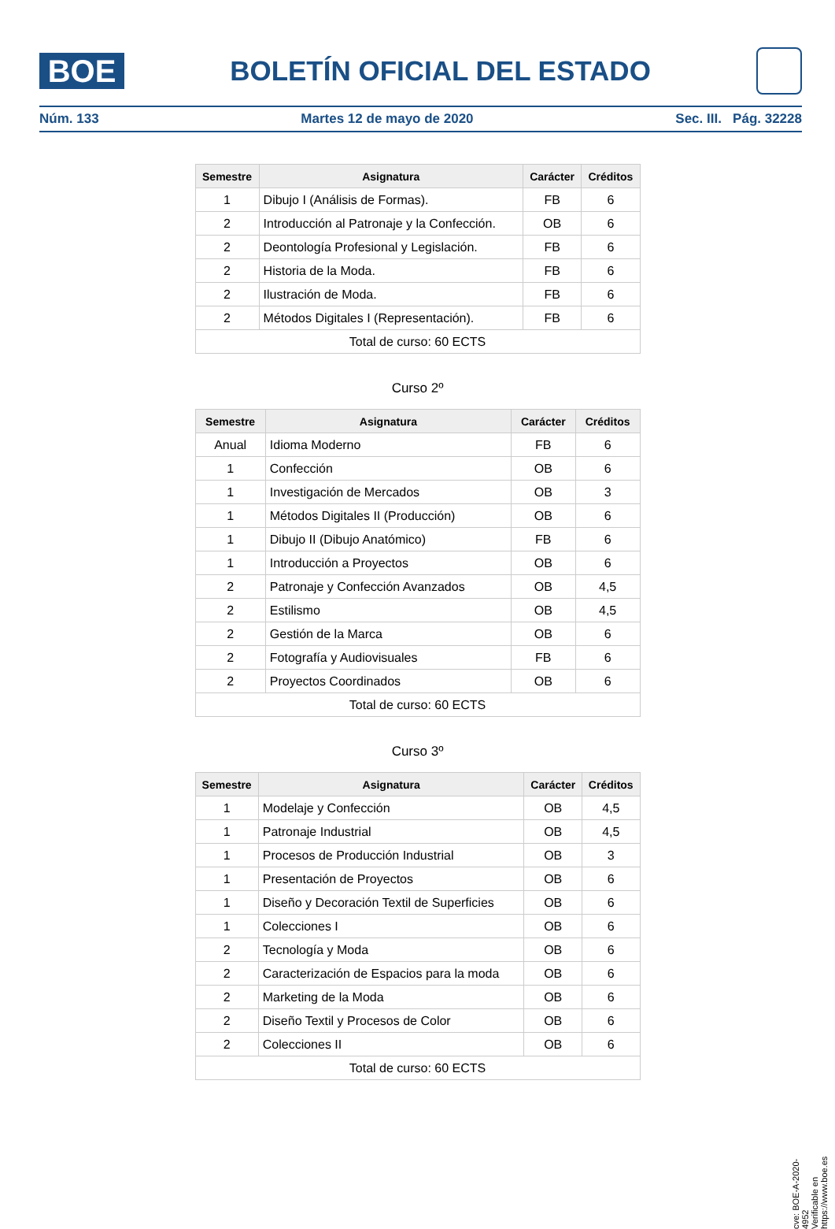BOE
BOLETÍN OFICIAL DEL ESTADO
Núm. 133 Martes 12 de mayo de 2020 Sec. III. Pág. 32228
| Semestre | Asignatura | Carácter | Créditos |
| --- | --- | --- | --- |
| 1 | Dibujo I (Análisis de Formas). | FB | 6 |
| 2 | Introducción al Patronaje y la Confección. | OB | 6 |
| 2 | Deontología Profesional y Legislación. | FB | 6 |
| 2 | Historia de la Moda. | FB | 6 |
| 2 | Ilustración de Moda. | FB | 6 |
| 2 | Métodos Digitales I (Representación). | FB | 6 |
| Total de curso: 60 ECTS | | | |
Curso 2º
| Semestre | Asignatura | Carácter | Créditos |
| --- | --- | --- | --- |
| Anual | Idioma Moderno | FB | 6 |
| 1 | Confección | OB | 6 |
| 1 | Investigación de Mercados | OB | 3 |
| 1 | Métodos Digitales II (Producción) | OB | 6 |
| 1 | Dibujo II (Dibujo Anatómico) | FB | 6 |
| 1 | Introducción a Proyectos | OB | 6 |
| 2 | Patronaje y Confección Avanzados | OB | 4,5 |
| 2 | Estilismo | OB | 4,5 |
| 2 | Gestión de la Marca | OB | 6 |
| 2 | Fotografía y Audiovisuales | FB | 6 |
| 2 | Proyectos Coordinados | OB | 6 |
| Total de curso: 60 ECTS | | | |
Curso 3º
| Semestre | Asignatura | Carácter | Créditos |
| --- | --- | --- | --- |
| 1 | Modelaje y Confección | OB | 4,5 |
| 1 | Patronaje Industrial | OB | 4,5 |
| 1 | Procesos de Producción Industrial | OB | 3 |
| 1 | Presentación de Proyectos | OB | 6 |
| 1 | Diseño y Decoración Textil de Superficies | OB | 6 |
| 1 | Colecciones I | OB | 6 |
| 2 | Tecnología y Moda | OB | 6 |
| 2 | Caracterización de Espacios para la moda | OB | 6 |
| 2 | Marketing de la Moda | OB | 6 |
| 2 | Diseño Textil y Procesos de Color | OB | 6 |
| 2 | Colecciones II | OB | 6 |
| Total de curso: 60 ECTS | | | |
cve: BOE-A-2020-4952
Verificable en https://www.boe.es